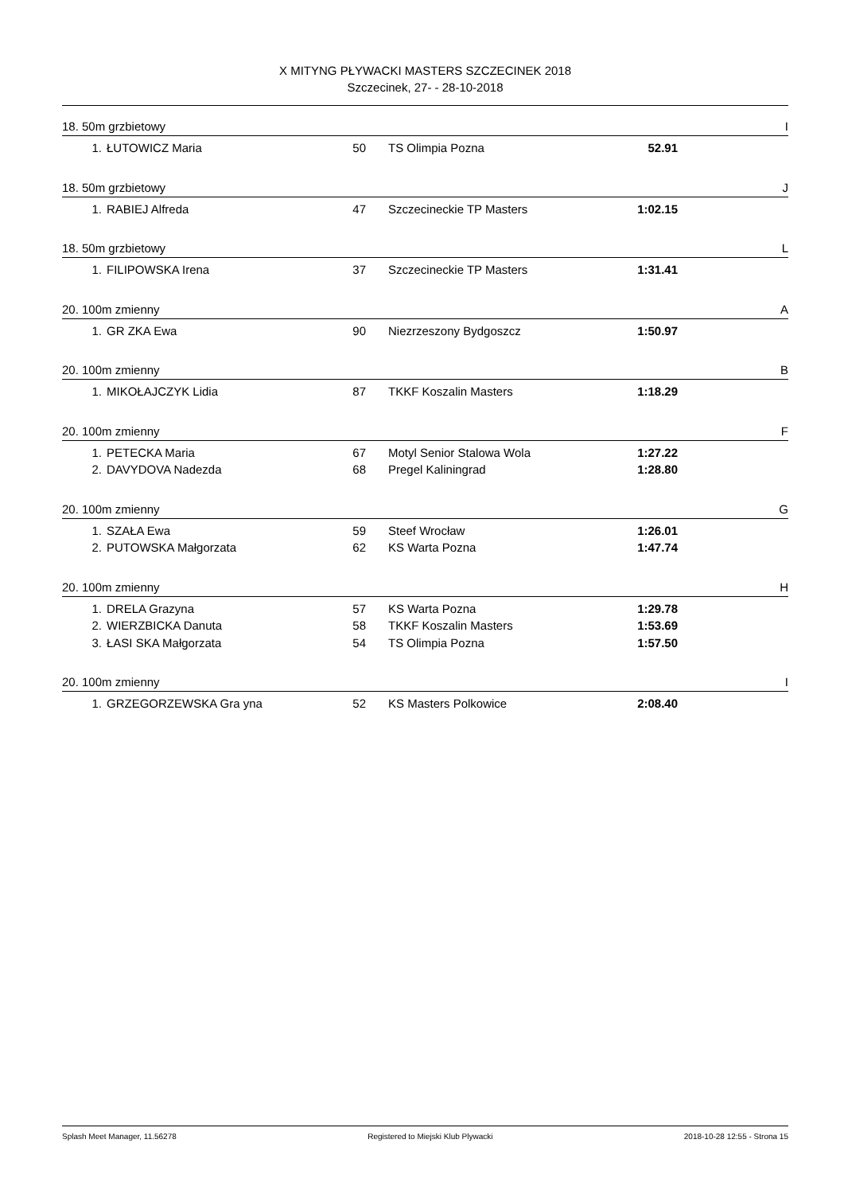X MITYNG PŁYWACKI MASTERS SZCZECINEK 2018
Szczecinek, 27- - 28-10-2018
18. 50m grzbietowy I
| 1. | ŁUTOWICZ Maria | 50 | TS Olimpia Pozna | 52.91 |
18. 50m grzbietowy J
| 1. | RABIEJ Alfreda | 47 | Szczecineckie TP Masters | 1:02.15 |
18. 50m grzbietowy L
| 1. | FILIPOWSKA Irena | 37 | Szczecineckie TP Masters | 1:31.41 |
20. 100m zmienny A
| 1. | GR ZKA Ewa | 90 | Niezrzeszony Bydgoszcz | 1:50.97 |
20. 100m zmienny B
| 1. | MIKOŁAJCZYK Lidia | 87 | TKKF Koszalin Masters | 1:18.29 |
20. 100m zmienny F
| 1. | PETECKA Maria | 67 | Motyl Senior Stalowa Wola | 1:27.22 |
| 2. | DAVYDOVA Nadezda | 68 | Pregel Kaliningrad | 1:28.80 |
20. 100m zmienny G
| 1. | SZAŁA Ewa | 59 | Steef Wrocław | 1:26.01 |
| 2. | PUTOWSKA Małgorzata | 62 | KS Warta Pozna | 1:47.74 |
20. 100m zmienny H
| 1. | DRELA Grazyna | 57 | KS Warta Pozna | 1:29.78 |
| 2. | WIERZBICKA Danuta | 58 | TKKF Koszalin Masters | 1:53.69 |
| 3. | ŁASI SKA Małgorzata | 54 | TS Olimpia Pozna | 1:57.50 |
20. 100m zmienny I
| 1. | GRZEGORZEWSKA Gra yna | 52 | KS Masters Polkowice | 2:08.40 |
Splash Meet Manager, 11.56278 Registered to Miejski Klub Plywacki 2018-10-28 12:55 - Strona 15